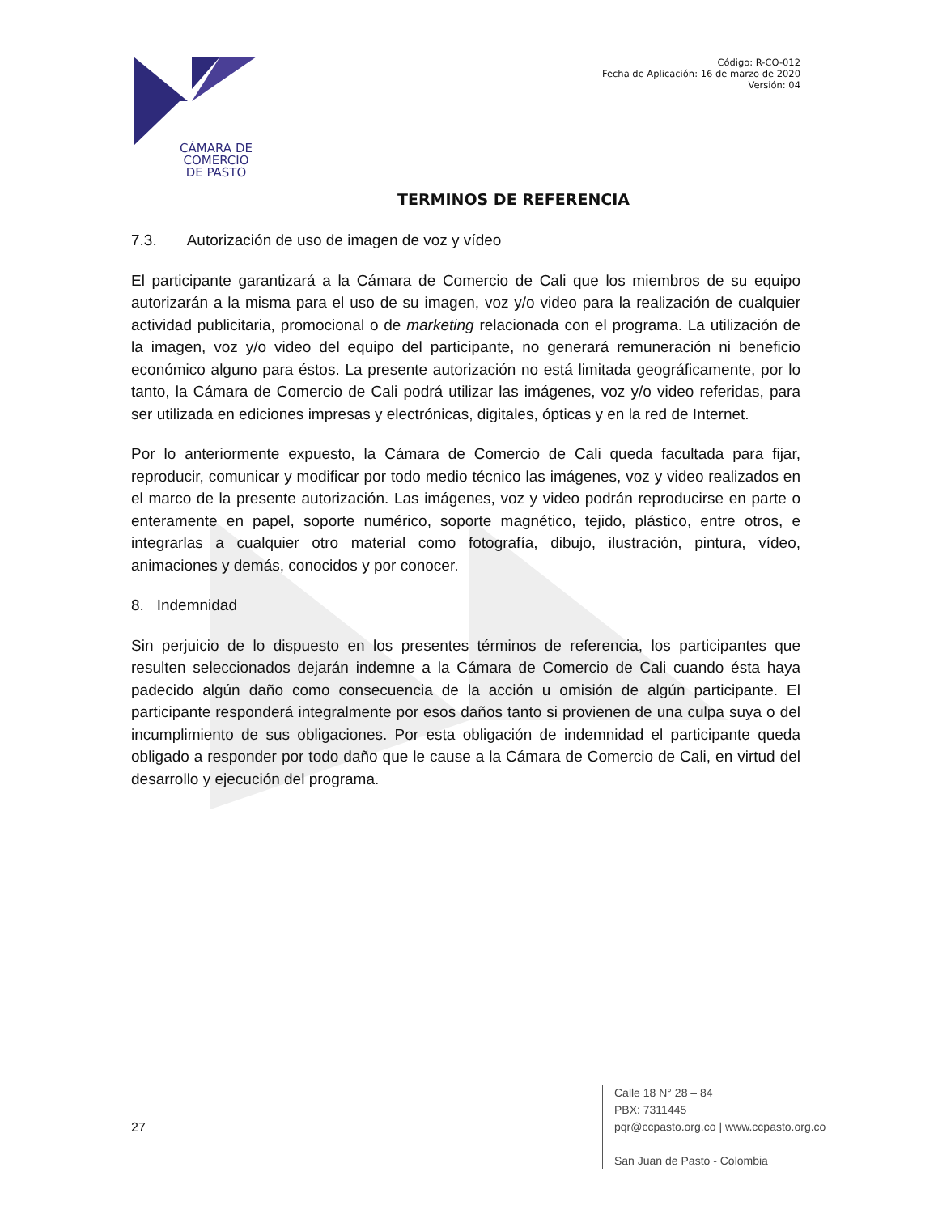CÁMARA DE
COMERCIO
DE PASTO
Código: R-CO-012
Fecha de Aplicación: 16 de marzo de 2020
Versión: 04
TERMINOS DE REFERENCIA
7.3. Autorización de uso de imagen de voz y vídeo
El participante garantizará a la Cámara de Comercio de Cali que los miembros de su equipo autorizarán a la misma para el uso de su imagen, voz y/o video para la realización de cualquier actividad publicitaria, promocional o de marketing relacionada con el programa. La utilización de la imagen, voz y/o video del equipo del participante, no generará remuneración ni beneficio económico alguno para éstos. La presente autorización no está limitada geográficamente, por lo tanto, la Cámara de Comercio de Cali podrá utilizar las imágenes, voz y/o video referidas, para ser utilizada en ediciones impresas y electrónicas, digitales, ópticas y en la red de Internet.
Por lo anteriormente expuesto, la Cámara de Comercio de Cali queda facultada para fijar, reproducir, comunicar y modificar por todo medio técnico las imágenes, voz y video realizados en el marco de la presente autorización. Las imágenes, voz y video podrán reproducirse en parte o enteramente en papel, soporte numérico, soporte magnético, tejido, plástico, entre otros, e integrarlas a cualquier otro material como fotografía, dibujo, ilustración, pintura, vídeo, animaciones y demás, conocidos y por conocer.
8. Indemnidad
Sin perjuicio de lo dispuesto en los presentes términos de referencia, los participantes que resulten seleccionados dejarán indemne a la Cámara de Comercio de Cali cuando ésta haya padecido algún daño como consecuencia de la acción u omisión de algún participante. El participante responderá integralmente por esos daños tanto si provienen de una culpa suya o del incumplimiento de sus obligaciones. Por esta obligación de indemnidad el participante queda obligado a responder por todo daño que le cause a la Cámara de Comercio de Cali, en virtud del desarrollo y ejecución del programa.
27
Calle 18 N° 28 – 84
PBX: 7311445
pqr@ccpasto.org.co | www.ccpasto.org.co
San Juan de Pasto - Colombia